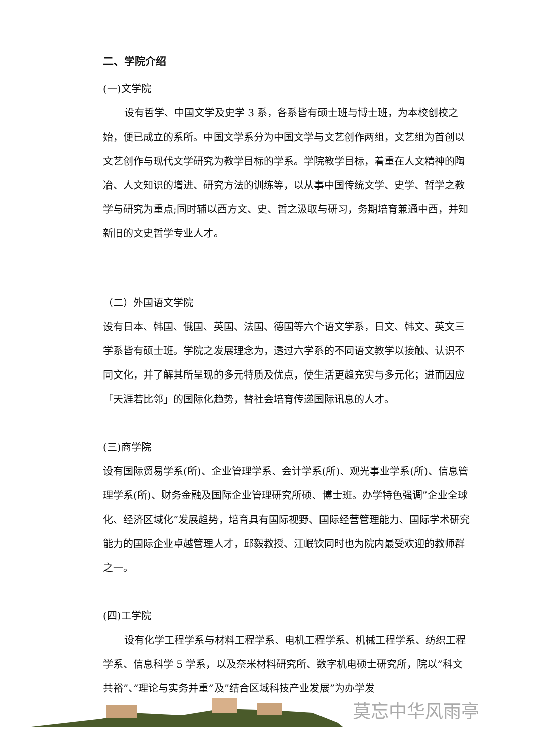二、学院介绍
(一)文学院
设有哲学、中国文学及史学 3 系，各系皆有硕士班与博士班，为本校创校之始，便已成立的系所。中国文学系分为中国文学与文艺创作两组，文艺组为首创以文艺创作与现代文学研究为教学目标的学系。学院教学目标，着重在人文精神的陶冶、人文知识的增进、研究方法的训练等，以从事中国传统文学、史学、哲学之教学与研究为重点;同时辅以西方文、史、哲之汲取与研习，务期培育兼通中西，并知新旧的文史哲学专业人才。
（二）外国语文学院
设有日本、韩国、俄国、英国、法国、德国等六个语文学系，日文、韩文、英文三学系皆有硕士班。学院之发展理念为，透过六学系的不同语文教学以接触、认识不同文化，并了解其所呈现的多元特质及优点，使生活更趋充实与多元化；进而因应「天涯若比邻」的国际化趋势，替社会培育传递国际讯息的人才。
(三)商学院
设有国际贸易学系(所)、企业管理学系、会计学系(所)、观光事业学系(所)、信息管理学系(所)、财务金融及国际企业管理研究所硕、博士班。办学特色强调”企业全球化、经济区域化”发展趋势，培育具有国际视野、国际经营管理能力、国际学术研究能力的国际企业卓越管理人才，邱毅教授、江岷钦同时也为院内最受欢迎的教师群之一。
(四)工学院
设有化学工程学系与材料工程学系、电机工程学系、机械工程学系、纺织工程学系、信息科学 5 学系，以及奈米材料研究所、数字机电硕士研究所，院以”科文共裕”、”理论与实务并重”及”结合区域科技产业发展”为办学发
莫忘中华风雨亭